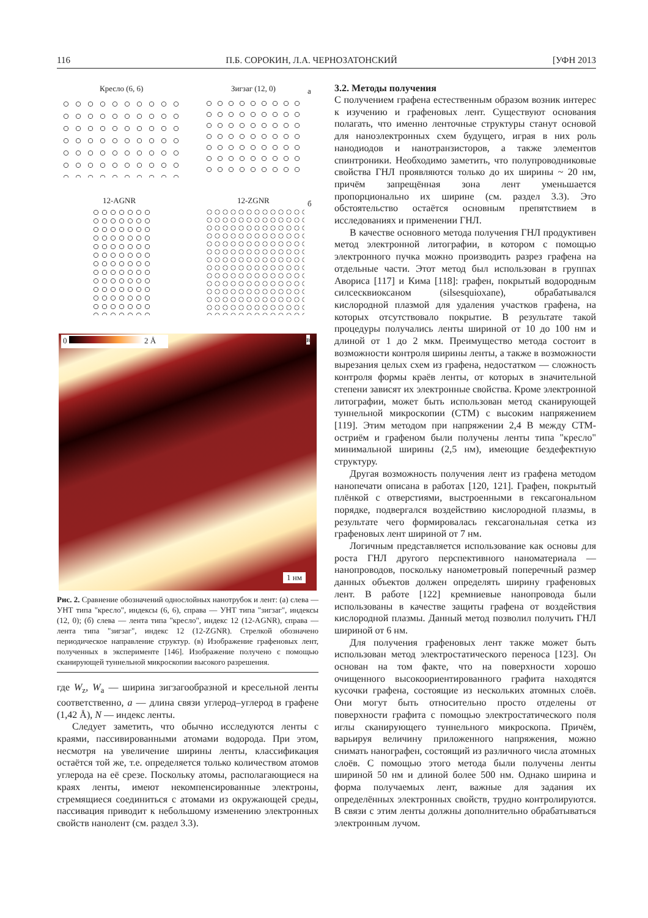116 П.Б. СОРОКИН, Л.А. ЧЕРНОЗАТОНСКИЙ [УФН 2013
Кресло (6, 6) Зигзаг (12, 0) а
12-AGNR 12-ZGNR б
0 2 Å в
1 нм
Рис. 2. Сравнение обозначений однослойных нанотрубок и лент: (а) слева — УНТ типа "кресло", индексы (6, 6), справа — УНТ типа "зигзаг", индексы (12, 0); (б) слева — лента типа "кресло", индекс 12 (12-AGNR), справа — лента типа "зигзаг", индекс 12 (12-ZGNR). Стрелкой обозначено периодическое направление структур. (в) Изображение графеновых лент, полученных в эксперименте [146]. Изображение получено с помощью сканирующей туннельной микроскопии высокого разрешения.
где W<sub>z</sub>, W<sub>a</sub> — ширина зигзагообразной и кресельной ленты соответственно, a — длина связи углерод–углерод в графене (1,42 Å), N — индекс ленты.
Следует заметить, что обычно исследуются ленты с краями, пассивированными атомами водорода. При этом, несмотря на увеличение ширины ленты, классификация остаётся той же, т.е. определяется только количеством атомов углерода на её срезе. Поскольку атомы, располагающиеся на краях ленты, имеют некомпенсированные электроны, стремящиеся соединиться с атомами из окружающей среды, пассивация приводит к небольшому изменению электронных свойств нанолент (см. раздел 3.3).
3.2. Методы получения
С получением графена естественным образом возник интерес к изучению и графеновых лент. Существуют основания полагать, что именно ленточные структуры станут основой для наноэлектронных схем будущего, играя в них роль нанодиодов и нанотранзисторов, а также элементов спинтроники. Необходимо заметить, что полупроводниковые свойства ГНЛ проявляются только до их ширины ~ 20 нм, причём запрещённая зона лент уменьшается пропорционально их ширине (см. раздел 3.3). Это обстоятельство остаётся основным препятствием в исследованиях и применении ГНЛ.
В качестве основного метода получения ГНЛ продуктивен метод электронной литографии, в котором с помощью электронного пучка можно производить разрез графена на отдельные части. Этот метод был использован в группах Авориса [117] и Кима [118]: графен, покрытый водородным силсесквиоксаном (silsesquioxane), обрабатывался кислородной плазмой для удаления участков графена, на которых отсутствовало покрытие. В результате такой процедуры получались ленты шириной от 10 до 100 нм и длиной от 1 до 2 мкм. Преимущество метода состоит в возможности контроля ширины ленты, а также в возможности вырезания целых схем из графена, недостатком — сложность контроля формы краёв ленты, от которых в значительной степени зависят их электронные свойства. Кроме электронной литографии, может быть использован метод сканирующей туннельной микроскопии (СТМ) с высоким напряжением [119]. Этим методом при напряжении 2,4 В между СТМ-остриём и графеном были получены ленты типа "кресло" минимальной ширины (2,5 нм), имеющие бездефектную структуру.
Другая возможность получения лент из графена методом нанопечати описана в работах [120, 121]. Графен, покрытый плёнкой с отверстиями, выстроенными в гексагональном порядке, подвергался воздействию кислородной плазмы, в результате чего формировалась гексагональная сетка из графеновых лент шириной от 7 нм.
Логичным представляется использование как основы для роста ГНЛ другого перспективного наноматериала — нанопроводов, поскольку нанометровый поперечный размер данных объектов должен определять ширину графеновых лент. В работе [122] кремниевые нанопровода были использованы в качестве защиты графена от воздействия кислородной плазмы. Данный метод позволил получить ГНЛ шириной от 6 нм.
Для получения графеновых лент также может быть использован метод электростатического переноса [123]. Он основан на том факте, что на поверхности хорошо очищенного высокоориентированного графита находятся кусочки графена, состоящие из нескольких атомных слоёв. Они могут быть относительно просто отделены от поверхности графита с помощью электростатического поля иглы сканирующего туннельного микроскопа. Причём, варьируя величину приложенного напряжения, можно снимать нанографен, состоящий из различного числа атомных слоёв. С помощью этого метода были получены ленты шириной 50 нм и длиной более 500 нм. Однако ширина и форма получаемых лент, важные для задания их определённых электронных свойств, трудно контролируются. В связи с этим ленты должны дополнительно обрабатываться электронным лучом.